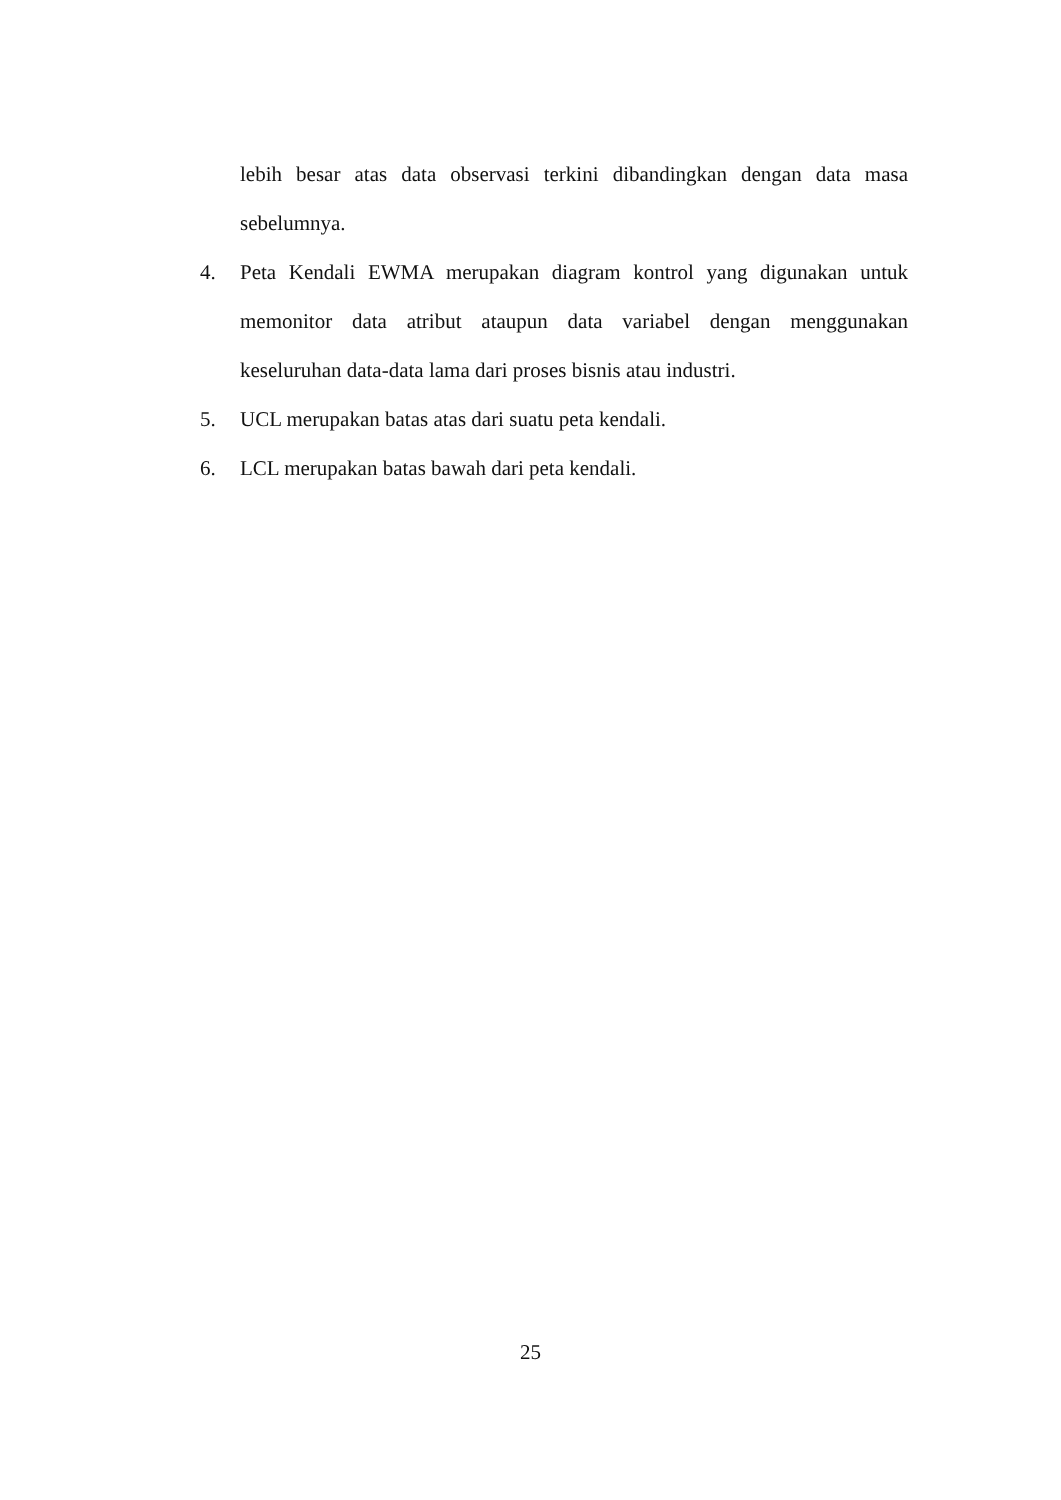lebih besar atas data observasi terkini dibandingkan dengan data masa sebelumnya.
4. Peta Kendali EWMA merupakan diagram kontrol yang digunakan untuk memonitor data atribut ataupun data variabel dengan menggunakan keseluruhan data-data lama dari proses bisnis atau industri.
5. UCL merupakan batas atas dari suatu peta kendali.
6. LCL merupakan batas bawah dari peta kendali.
25